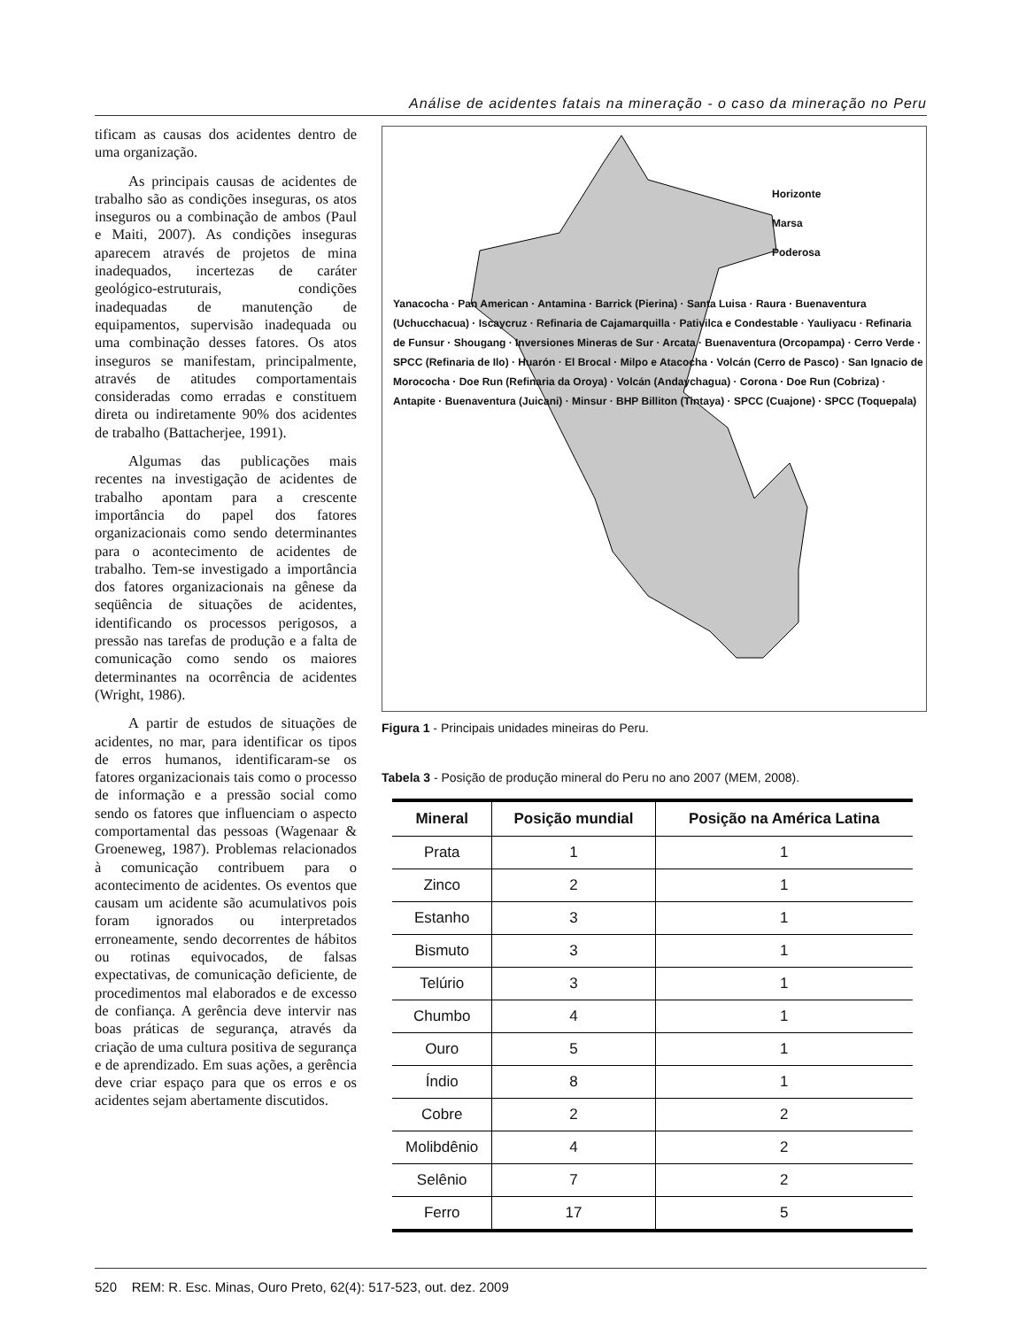Análise de acidentes fatais na mineração - o caso da mineração no Peru
tificam as causas dos acidentes dentro de uma organização.
As principais causas de acidentes de trabalho são as condições inseguras, os atos inseguros ou a combinação de ambos (Paul e Maiti, 2007). As condições inseguras aparecem através de projetos de mina inadequados, incertezas de caráter geológico-estruturais, condições inadequadas de manutenção de equipamentos, supervisão inadequada ou uma combinação desses fatores. Os atos inseguros se manifestam, principalmente, através de atitudes comportamentais consideradas como erradas e constituem direta ou indiretamente 90% dos acidentes de trabalho (Battacherjee, 1991).
Algumas das publicações mais recentes na investigação de acidentes de trabalho apontam para a crescente importância do papel dos fatores organizacionais como sendo determinantes para o acontecimento de acidentes de trabalho. Tem-se investigado a importância dos fatores organizacionais na gênese da seqüência de situações de acidentes, identificando os processos perigosos, a pressão nas tarefas de produção e a falta de comunicação como sendo os maiores determinantes na ocorrência de acidentes (Wright, 1986).
A partir de estudos de situações de acidentes, no mar, para identificar os tipos de erros humanos, identificaram-se os fatores organizacionais tais como o processo de informação e a pressão social como sendo os fatores que influenciam o aspecto comportamental das pessoas (Wagenaar & Groeneweg, 1987). Problemas relacionados à comunicação contribuem para o acontecimento de acidentes. Os eventos que causam um acidente são acumulativos pois foram ignorados ou interpretados erroneamente, sendo decorrentes de hábitos ou rotinas equivocados, de falsas expectativas, de comunicação deficiente, de procedimentos mal elaborados e de excesso de confiança. A gerência deve intervir nas boas práticas de segurança, através da criação de uma cultura positiva de segurança e de aprendizado. Em suas ações, a gerência deve criar espaço para que os erros e os acidentes sejam abertamente discutidos.
Horizonte
Marsa
Poderosa
Yanacocha · Pan American · Antamina · Barrick (Pierina) · Santa Luisa · Raura · Buenaventura (Uchucchacua) · Iscaycruz · Refinaria de Cajamarquilla · Pativilca e Condestable · Yauliyacu · Refinaria de Funsur · Shougang · Inversiones Mineras de Sur · Arcata · Buenaventura (Orcopampa) · Cerro Verde · SPCC (Refinaria de Ilo) · Huarón · El Brocal · Milpo e Atacocha · Volcán (Cerro de Pasco) · San Ignacio de Morococha · Doe Run (Refinaria da Oroya) · Volcán (Andaychagua) · Corona · Doe Run (Cobriza) · Antapite · Buenaventura (Juicani) · Minsur · BHP Billiton (Tintaya) · SPCC (Cuajone) · SPCC (Toquepala)
Figura 1 - Principais unidades mineiras do Peru.
Tabela 3 - Posição de produção mineral do Peru no ano 2007 (MEM, 2008).
| Mineral | Posição mundial | Posição na América Latina |
| --- | --- | --- |
| Prata | 1 | 1 |
| Zinco | 2 | 1 |
| Estanho | 3 | 1 |
| Bismuto | 3 | 1 |
| Telúrio | 3 | 1 |
| Chumbo | 4 | 1 |
| Ouro | 5 | 1 |
| Índio | 8 | 1 |
| Cobre | 2 | 2 |
| Molibdênio | 4 | 2 |
| Selênio | 7 | 2 |
| Ferro | 17 | 5 |
520 REM: R. Esc. Minas, Ouro Preto, 62(4): 517-523, out. dez. 2009